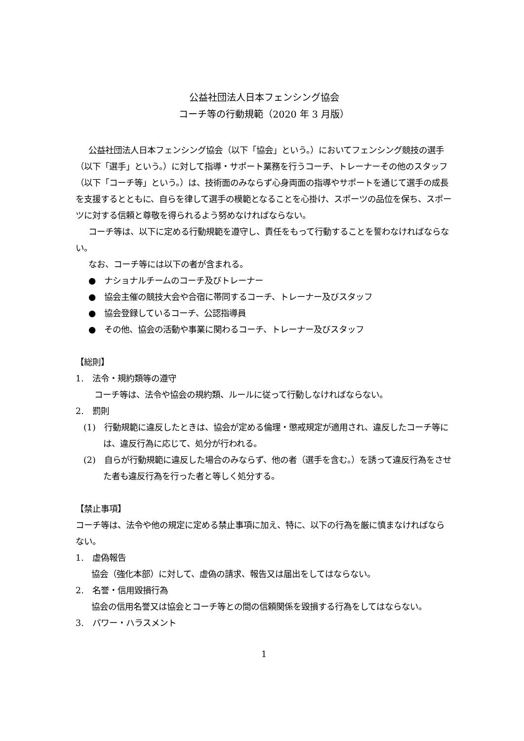公益社団法人日本フェンシング協会
コーチ等の行動規範（2020 年 3 月版）
公益社団法人日本フェンシング協会（以下「協会」という。）においてフェンシング競技の選手（以下「選手」という。）に対して指導・サポート業務を行うコーチ、トレーナーその他のスタッフ（以下「コーチ等」という。）は、技術面のみならず心身両面の指導やサポートを通じて選手の成長を支援するとともに、自らを律して選手の模範となることを心掛け、スポーツの品位を保ち、スポーツに対する信頼と尊敬を得られるよう努めなければならない。
コーチ等は、以下に定める行動規範を遵守し、責任をもって行動することを誓わなければならない。
なお、コーチ等には以下の者が含まれる。
●　ナショナルチームのコーチ及びトレーナー
●　協会主催の競技大会や合宿に帯同するコーチ、トレーナー及びスタッフ
●　協会登録しているコーチ、公認指導員
●　その他、協会の活動や事業に関わるコーチ、トレーナー及びスタッフ
【総則】
1.　法令・規約類等の遵守
コーチ等は、法令や協会の規約類、ルールに従って行動しなければならない。
2.　罰則
(1)　行動規範に違反したときは、協会が定める倫理・懲戒規定が適用され、違反したコーチ等には、違反行為に応じて、処分が行われる。
(2)　自らが行動規範に違反した場合のみならず、他の者（選手を含む。）を誘って違反行為をさせた者も違反行為を行った者と等しく処分する。
【禁止事項】
コーチ等は、法令や他の規定に定める禁止事項に加え、特に、以下の行為を厳に慎まなければならない。
1.　虚偽報告
協会（強化本部）に対して、虚偽の請求、報告又は届出をしてはならない。
2.　名誉・信用毀損行為
協会の信用名誉又は協会とコーチ等との間の信頼関係を毀損する行為をしてはならない。
3.　パワー・ハラスメント
1